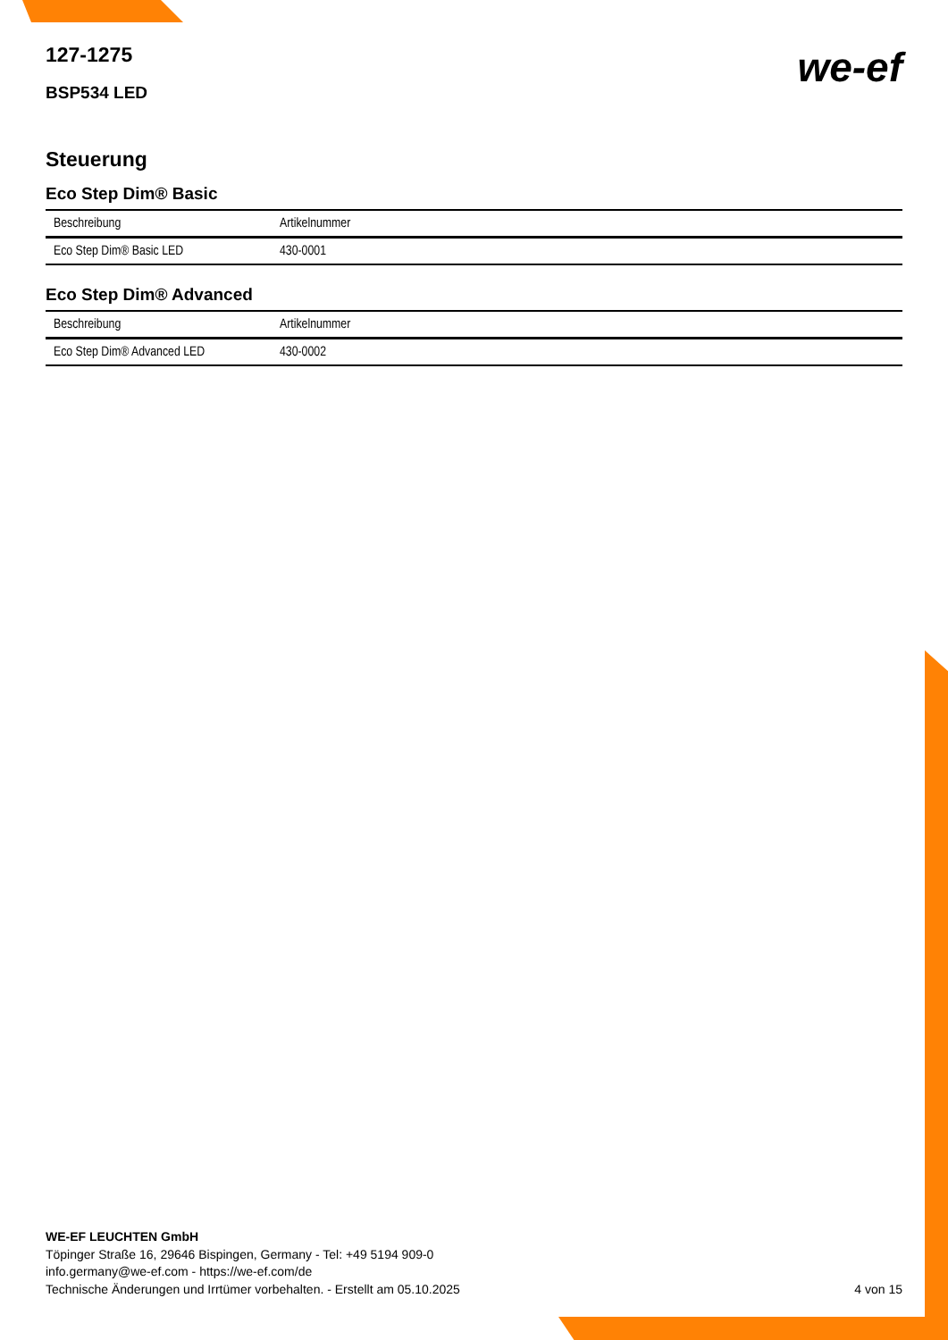127-1275
BSP534 LED
we-ef
Steuerung
Eco Step Dim® Basic
| Beschreibung | Artikelnummer |
| --- | --- |
| Eco Step Dim® Basic LED | 430-0001 |
Eco Step Dim® Advanced
| Beschreibung | Artikelnummer |
| --- | --- |
| Eco Step Dim® Advanced LED | 430-0002 |
WE-EF LEUCHTEN GmbH
Töpinger Straße 16, 29646 Bispingen, Germany - Tel: +49 5194 909-0
info.germany@we-ef.com - https://we-ef.com/de
Technische Änderungen und Irrtümer vorbehalten. - Erstellt am 05.10.2025 4 von 15